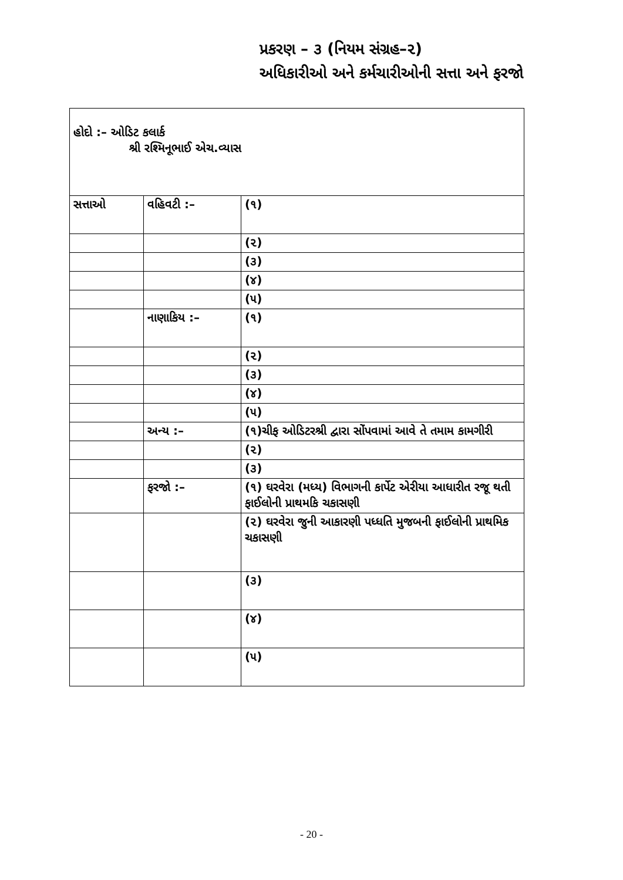પ્રકરણ – ૩ (નિયમ સંગ્રહ–૨)
અધિકારીઓ અને કર્મચારીઓની સત્તા અને ફરજો
| હોદો :– ઓડિટ કલાર્ક શ્રી રશ્મિનૂભાઈ એચ.વ્યાસ | | |
| સત્તાઓ | વહિવટી :– | (૧) |
| | | (૨) |
| | | (૩) |
| | | (૪) |
| | | (૫) |
| | નાણાકિય :– | (૧) |
| | | (૨) |
| | | (૩) |
| | | (૪) |
| | | (૫) |
| | અન્ય :– | (૧)ચીફ ઓડિટરશ્રી દ્વારા સોંપવામાં આવે તે તમામ કામગીરી |
| | | (૨) |
| | | (૩) |
| | ફરજો :– | (૧) ઘરવેરા (મધ્ય) વિભાગની કાર્પેટ એરીયા આધારીત રજૂ થતી ફાઈલોની પ્રાથમકિ ચકાસણી |
| | | (૨) ઘરવેરા જુની આકારણી પધ્ધતિ મુજબની ફાઈલોની પ્રાથમિક ચકાસણી |
| | | (૩) |
| | | (૪) |
| | | (૫) |
- 20 -